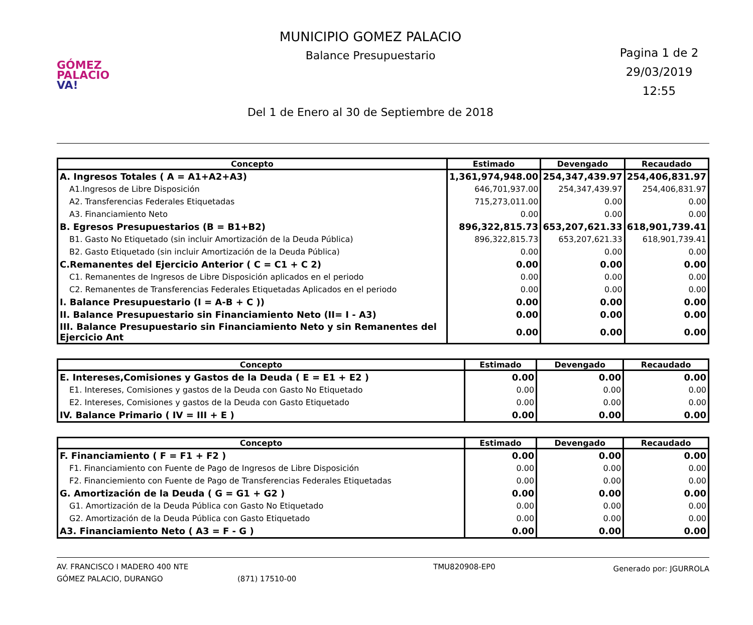GÓMEZ
PALACIO VA!
MUNICIPIO GOMEZ PALACIO
Balance Presupuestario
Del 1 de Enero al 30 de Septiembre de 2018
Pagina 1 de 2
29/03/2019
12:55
| Concepto | Estimado | Devengado | Recaudado |
| --- | --- | --- | --- |
| A. Ingresos Totales ( A = A1+A2+A3) | 1,361,974,948.00 | 254,347,439.97 | 254,406,831.97 |
| A1.Ingresos de Libre Disposición | 646,701,937.00 | 254,347,439.97 | 254,406,831.97 |
| A2. Transferencias Federales Etiquetadas | 715,273,011.00 | 0.00 | 0.00 |
| A3. Financiamiento Neto | 0.00 | 0.00 | 0.00 |
| B. Egresos Presupuestarios (B = B1+B2) | 896,322,815.73 | 653,207,621.33 | 618,901,739.41 |
| B1. Gasto No Etiquetado (sin incluir Amortización de la Deuda Pública) | 896,322,815.73 | 653,207,621.33 | 618,901,739.41 |
| B2. Gasto Etiquetado (sin incluir Amortización de la Deuda Pública) | 0.00 | 0.00 | 0.00 |
| C.Remanentes del Ejercicio Anterior ( C = C1 + C 2) | 0.00 | 0.00 | 0.00 |
| C1. Remanentes de Ingresos de Libre Disposición aplicados en el periodo | 0.00 | 0.00 | 0.00 |
| C2. Remanentes de Transferencias Federales Etiquetadas Aplicados en el periodo | 0.00 | 0.00 | 0.00 |
| I. Balance Presupuestario (I = A-B + C )) | 0.00 | 0.00 | 0.00 |
| II. Balance Presupuestario sin Financiamiento Neto (II= I - A3) | 0.00 | 0.00 | 0.00 |
| III. Balance Presupuestario sin Financiamiento Neto y sin Remanentes del Ejercicio Ant | 0.00 | 0.00 | 0.00 |
| Concepto | Estimado | Devengado | Recaudado |
| --- | --- | --- | --- |
| E. Intereses,Comisiones y Gastos de la Deuda ( E = E1 + E2 ) | 0.00 | 0.00 | 0.00 |
| E1. Intereses, Comisiones y gastos de la Deuda con Gasto No Etiquetado | 0.00 | 0.00 | 0.00 |
| E2. Intereses, Comisiones y gastos de la Deuda con Gasto Etiquetado | 0.00 | 0.00 | 0.00 |
| IV. Balance Primario ( IV = III + E ) | 0.00 | 0.00 | 0.00 |
| Concepto | Estimado | Devengado | Recaudado |
| --- | --- | --- | --- |
| F. Financiamiento ( F = F1 + F2 ) | 0.00 | 0.00 | 0.00 |
| F1. Financiamiento con Fuente de Pago de Ingresos de Libre Disposición | 0.00 | 0.00 | 0.00 |
| F2. Financiemiento con Fuente de Pago de Transferencias Federales Etiquetadas | 0.00 | 0.00 | 0.00 |
| G. Amortización de la Deuda ( G = G1 + G2 ) | 0.00 | 0.00 | 0.00 |
| G1. Amortización de la Deuda Pública con Gasto No Etiquetado | 0.00 | 0.00 | 0.00 |
| G2. Amortización de la Deuda Pública con Gasto Etiquetado | 0.00 | 0.00 | 0.00 |
| A3. Financiamiento Neto ( A3 = F - G ) | 0.00 | 0.00 | 0.00 |
AV. FRANCISCO I MADERO 400 NTE
GÓMEZ PALACIO, DURANGO
(871) 17510-00 TMU820908-EP0
Generado por: JGURROLA